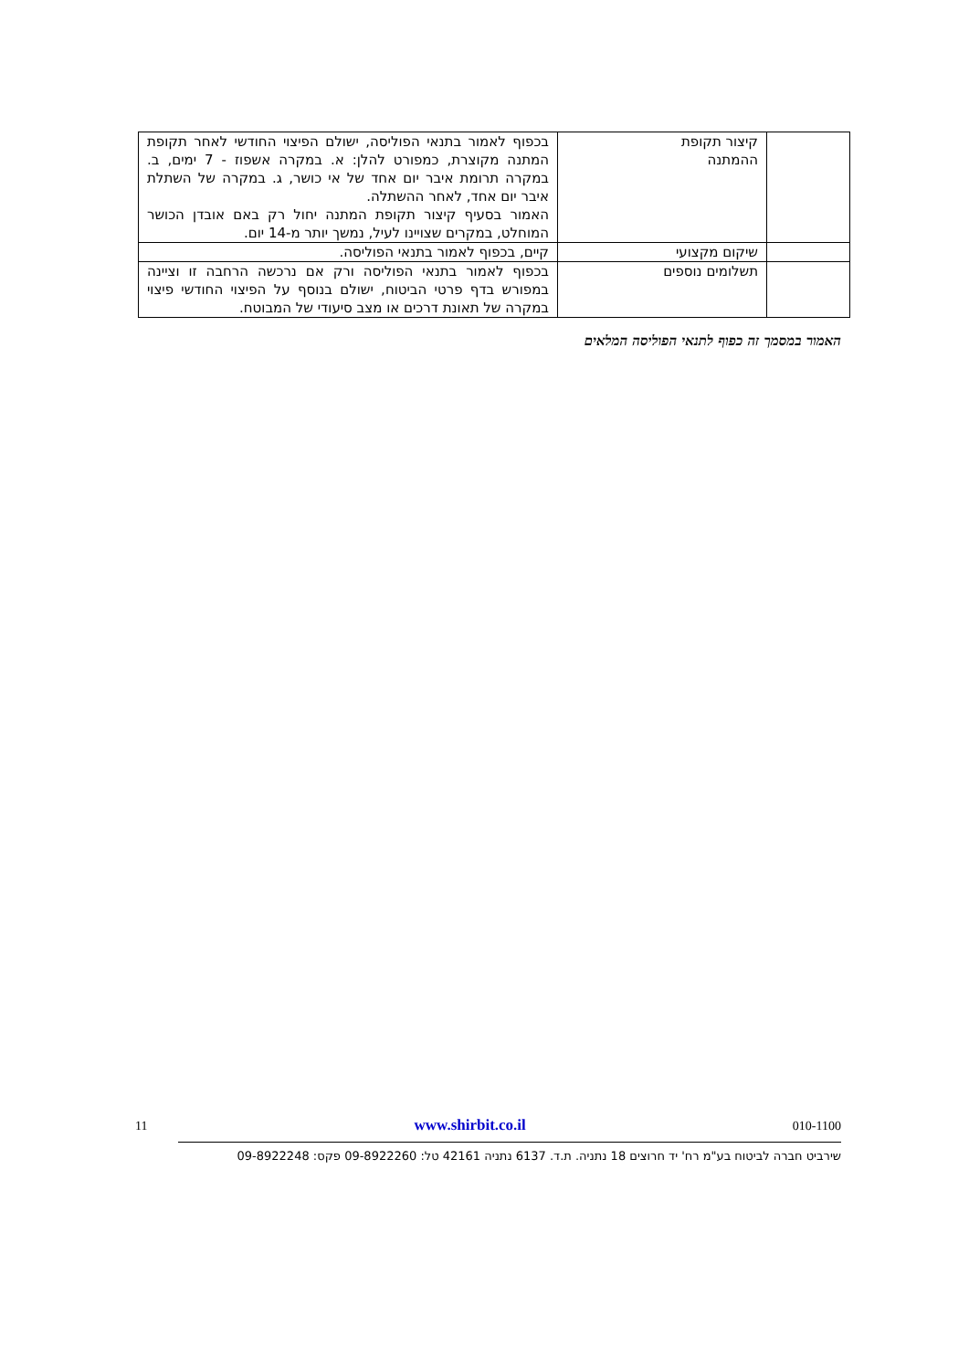| | קיצור תקופת ההמתנה | בכפוף לאמור בתנאי הפוליסה, ישולם הפיצוי החודשי לאחר תקופת המתנה מקוצרת, כמפורט להלן: א. במקרה אשפוז - 7 ימים, ב. במקרה תרומת איבר יום אחד של אי כושר, ג. במקרה של השתלת איבר יום אחד, לאחר ההשתלה. האמור בסעיף קיצור תקופת המתנה יחול רק באם אובדן הכושר המוחלט, במקרים שצויינו לעיל, נמשך יותר מ-14 יום. |
| | שיקום מקצועי | קיים, בכפוף לאמור בתנאי הפוליסה. |
| | תשלומים נוספים | בכפוף לאמור בתנאי הפוליסה ורק אם נרכשה הרחבה זו וציינה במפורש בדף פרטי הביטוח, ישולם בנוסף על הפיצוי החודשי פיצוי במקרה של תאונת דרכים או מצב סיעודי של המבוטח. |
האמור במסמך זה כפוף לתנאי הפוליסה המלאים
11 www.shirbit.co.il 010-1100
שירביט חברה לביטוח בע"מ רח' יד חרוצים 18 נתניה. ת.ד. 6137 נתניה 42161 טל: 09-8922260 פקס: 09-8922248